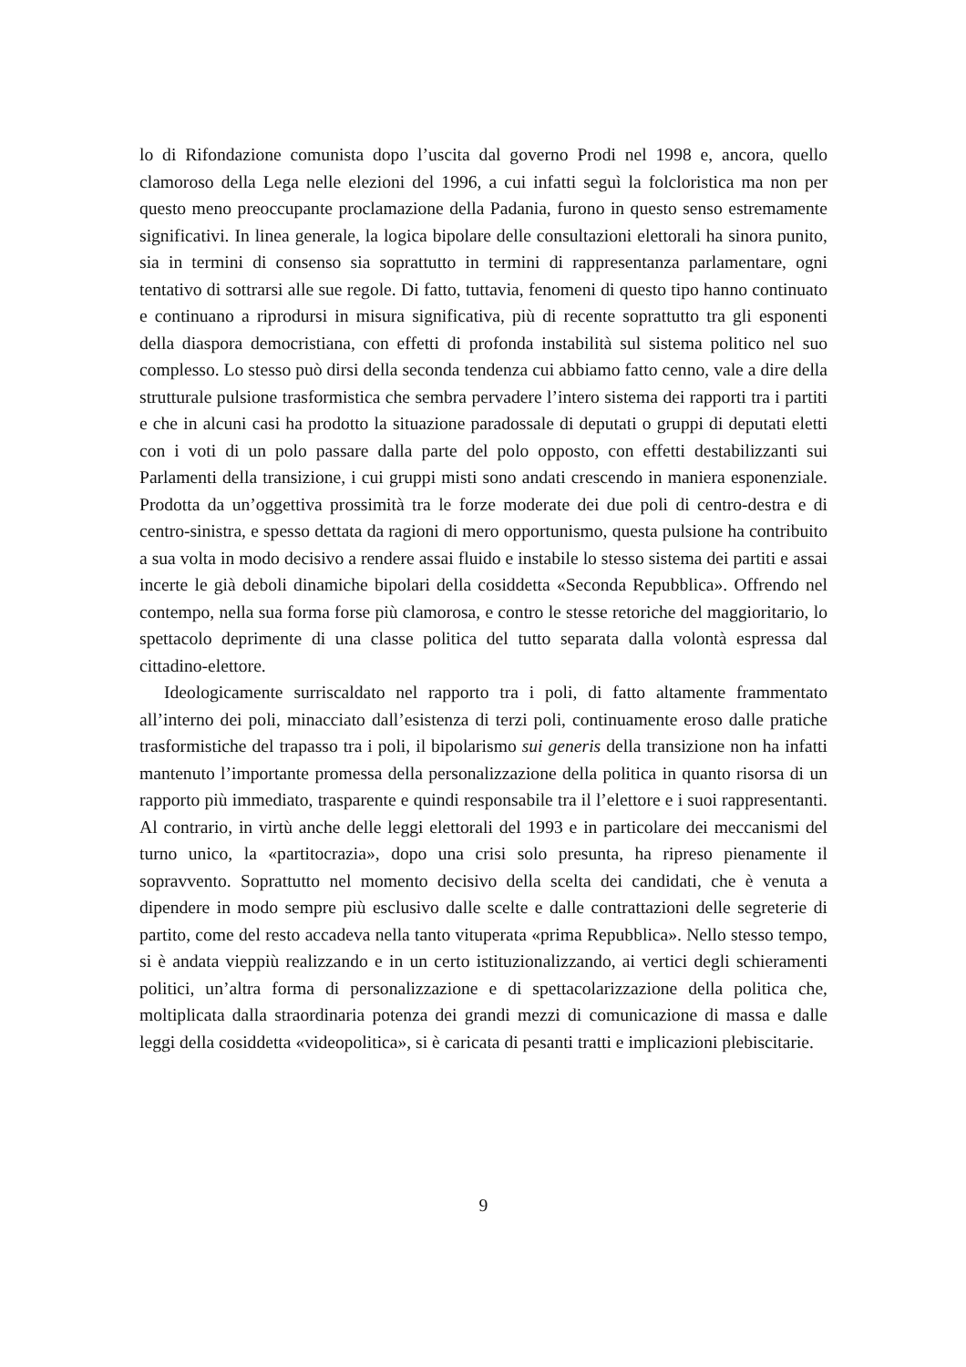lo di Rifondazione comunista dopo l’uscita dal governo Prodi nel 1998 e, ancora, quello clamoroso della Lega nelle elezioni del 1996, a cui infatti seguì la folcloristica ma non per questo meno preoccupante proclamazione della Padania, furono in questo senso estremamente significativi. In linea generale, la logica bipolare delle consultazioni elettorali ha sinora punito, sia in termini di consenso sia soprattutto in termini di rappresentanza parlamentare, ogni tentativo di sottrarsi alle sue regole. Di fatto, tuttavia, fenomeni di questo tipo hanno continuato e continuano a riprodursi in misura significativa, più di recente soprattutto tra gli esponenti della diaspora democristiana, con effetti di profonda instabilità sul sistema politico nel suo complesso. Lo stesso può dirsi della seconda tendenza cui abbiamo fatto cenno, vale a dire della strutturale pulsione trasformistica che sembra pervadere l’intero sistema dei rapporti tra i partiti e che in alcuni casi ha prodotto la situazione paradossale di deputati o gruppi di deputati eletti con i voti di un polo passare dalla parte del polo opposto, con effetti destabilizzanti sui Parlamenti della transizione, i cui gruppi misti sono andati crescendo in maniera esponenziale. Prodotta da un’oggettiva prossimità tra le forze moderate dei due poli di centro-destra e di centro-sinistra, e spesso dettata da ragioni di mero opportunismo, questa pulsione ha contribuito a sua volta in modo decisivo a rendere assai fluido e instabile lo stesso sistema dei partiti e assai incerte le già deboli dinamiche bipolari della cosiddetta «Seconda Repubblica». Offrendo nel contempo, nella sua forma forse più clamorosa, e contro le stesse retoriche del maggioritario, lo spettacolo deprimente di una classe politica del tutto separata dalla volontà espressa dal cittadino-elettore.
Ideologicamente surriscaldato nel rapporto tra i poli, di fatto altamente frammentato all’interno dei poli, minacciato dall’esistenza di terzi poli, continuamente eroso dalle pratiche trasformistiche del trapasso tra i poli, il bipolarismo sui generis della transizione non ha infatti mantenuto l’importante promessa della personalizzazione della politica in quanto risorsa di un rapporto più immediato, trasparente e quindi responsabile tra il l’elettore e i suoi rappresentanti. Al contrario, in virtù anche delle leggi elettorali del 1993 e in particolare dei meccanismi del turno unico, la «partitocrazia», dopo una crisi solo presunta, ha ripreso pienamente il sopravvento. Soprattutto nel momento decisivo della scelta dei candidati, che è venuta a dipendere in modo sempre più esclusivo dalle scelte e dalle contrattazioni delle segreterie di partito, come del resto accadeva nella tanto vituperata «prima Repubblica». Nello stesso tempo, si è andata vieppiù realizzando e in un certo istituzionalizzando, ai vertici degli schieramenti politici, un’altra forma di personalizzazione e di spettacolarizzazione della politica che, moltiplicata dalla straordinaria potenza dei grandi mezzi di comunicazione di massa e dalle leggi della cosiddetta «videopolitica», si è caricata di pesanti tratti e implicazioni plebiscitarie.
9